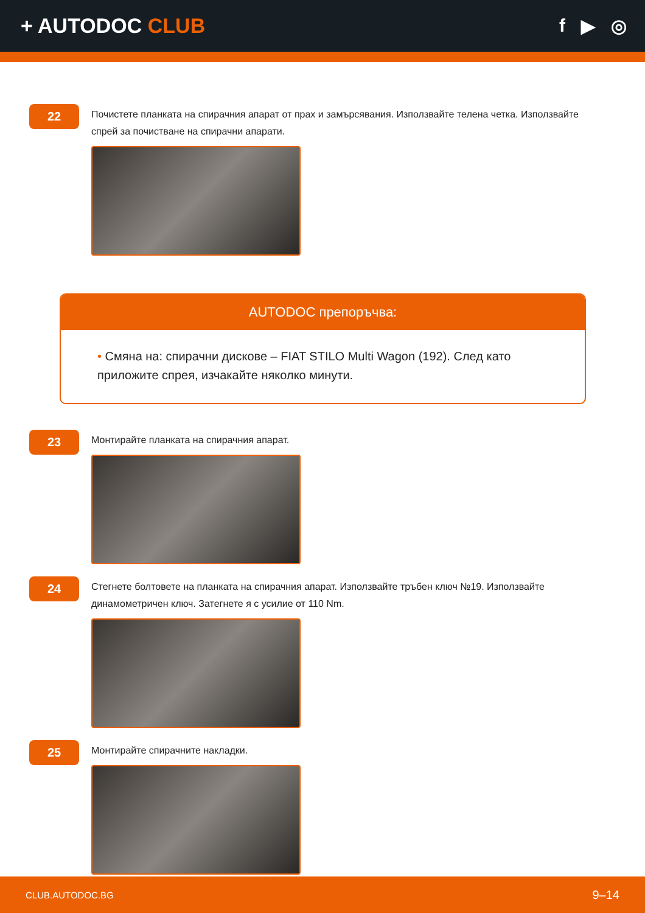+ AUTODOC CLUB f ▶ ◎
22
Почистете планката на спирачния апарат от прах и замърсявания. Използвайте телена четка. Използвайте спрей за почистване на спирачни апарати.
AUTODOC препоръчва:
• Смяна на: спирачни дискове – FIAT STILO Multi Wagon (192). След като приложите спрея, изчакайте няколко минути.
23
Монтирайте планката на спирачния апарат.
24
Стегнете болтовете на планката на спирачния апарат. Използвайте тръбен ключ №19. Използвайте динамометричен ключ. Затегнете я с усилие от 110 Nm.
25
Монтирайте спирачните накладки.
CLUB.AUTODOC.BG 9–14